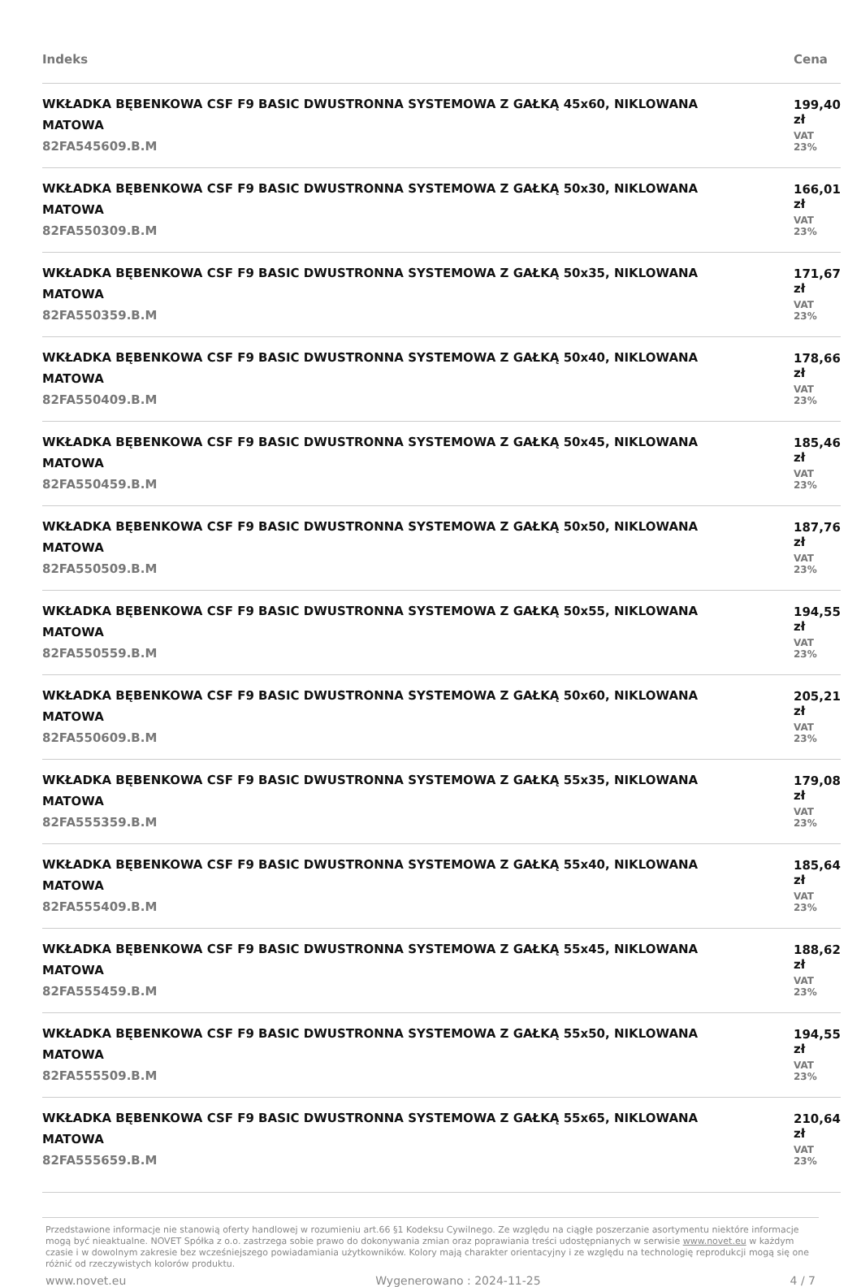| Indeks | Cena |
| --- | --- |
| WKŁADKA BĘBENKOWA CSF F9 BASIC DWUSTRONNA SYSTEMOWA Z GAŁKĄ 45x60, NIKLOWANA MATOWA 82FA545609.B.M | 199,40 zł VAT 23% |
| WKŁADKA BĘBENKOWA CSF F9 BASIC DWUSTRONNA SYSTEMOWA Z GAŁKĄ 50x30, NIKLOWANA MATOWA 82FA550309.B.M | 166,01 zł VAT 23% |
| WKŁADKA BĘBENKOWA CSF F9 BASIC DWUSTRONNA SYSTEMOWA Z GAŁKĄ 50x35, NIKLOWANA MATOWA 82FA550359.B.M | 171,67 zł VAT 23% |
| WKŁADKA BĘBENKOWA CSF F9 BASIC DWUSTRONNA SYSTEMOWA Z GAŁKĄ 50x40, NIKLOWANA MATOWA 82FA550409.B.M | 178,66 zł VAT 23% |
| WKŁADKA BĘBENKOWA CSF F9 BASIC DWUSTRONNA SYSTEMOWA Z GAŁKĄ 50x45, NIKLOWANA MATOWA 82FA550459.B.M | 185,46 zł VAT 23% |
| WKŁADKA BĘBENKOWA CSF F9 BASIC DWUSTRONNA SYSTEMOWA Z GAŁKĄ 50x50, NIKLOWANA MATOWA 82FA550509.B.M | 187,76 zł VAT 23% |
| WKŁADKA BĘBENKOWA CSF F9 BASIC DWUSTRONNA SYSTEMOWA Z GAŁKĄ 50x55, NIKLOWANA MATOWA 82FA550559.B.M | 194,55 zł VAT 23% |
| WKŁADKA BĘBENKOWA CSF F9 BASIC DWUSTRONNA SYSTEMOWA Z GAŁKĄ 50x60, NIKLOWANA MATOWA 82FA550609.B.M | 205,21 zł VAT 23% |
| WKŁADKA BĘBENKOWA CSF F9 BASIC DWUSTRONNA SYSTEMOWA Z GAŁKĄ 55x35, NIKLOWANA MATOWA 82FA555359.B.M | 179,08 zł VAT 23% |
| WKŁADKA BĘBENKOWA CSF F9 BASIC DWUSTRONNA SYSTEMOWA Z GAŁKĄ 55x40, NIKLOWANA MATOWA 82FA555409.B.M | 185,64 zł VAT 23% |
| WKŁADKA BĘBENKOWA CSF F9 BASIC DWUSTRONNA SYSTEMOWA Z GAŁKĄ 55x45, NIKLOWANA MATOWA 82FA555459.B.M | 188,62 zł VAT 23% |
| WKŁADKA BĘBENKOWA CSF F9 BASIC DWUSTRONNA SYSTEMOWA Z GAŁKĄ 55x50, NIKLOWANA MATOWA 82FA555509.B.M | 194,55 zł VAT 23% |
| WKŁADKA BĘBENKOWA CSF F9 BASIC DWUSTRONNA SYSTEMOWA Z GAŁKĄ 55x65, NIKLOWANA MATOWA 82FA555659.B.M | 210,64 zł VAT 23% |
Przedstawione informacje nie stanowią oferty handlowej w rozumieniu art.66 §1 Kodeksu Cywilnego. Ze względu na ciągłe poszerzanie asortymentu niektóre informacje mogą być nieaktualne. NOVET Spółka z o.o. zastrzega sobie prawo do dokonywania zmian oraz poprawiania treści udostępnianych w serwisie www.novet.eu w każdym czasie i w dowolnym zakresie bez wcześniejszego powiadamiania użytkowników. Kolory mają charakter orientacyjny i ze względu na technologię reprodukcji mogą się one różnić od rzeczywistych kolorów produktu.
www.novet.eu Wygenerowano : 2024-11-25 4 / 7